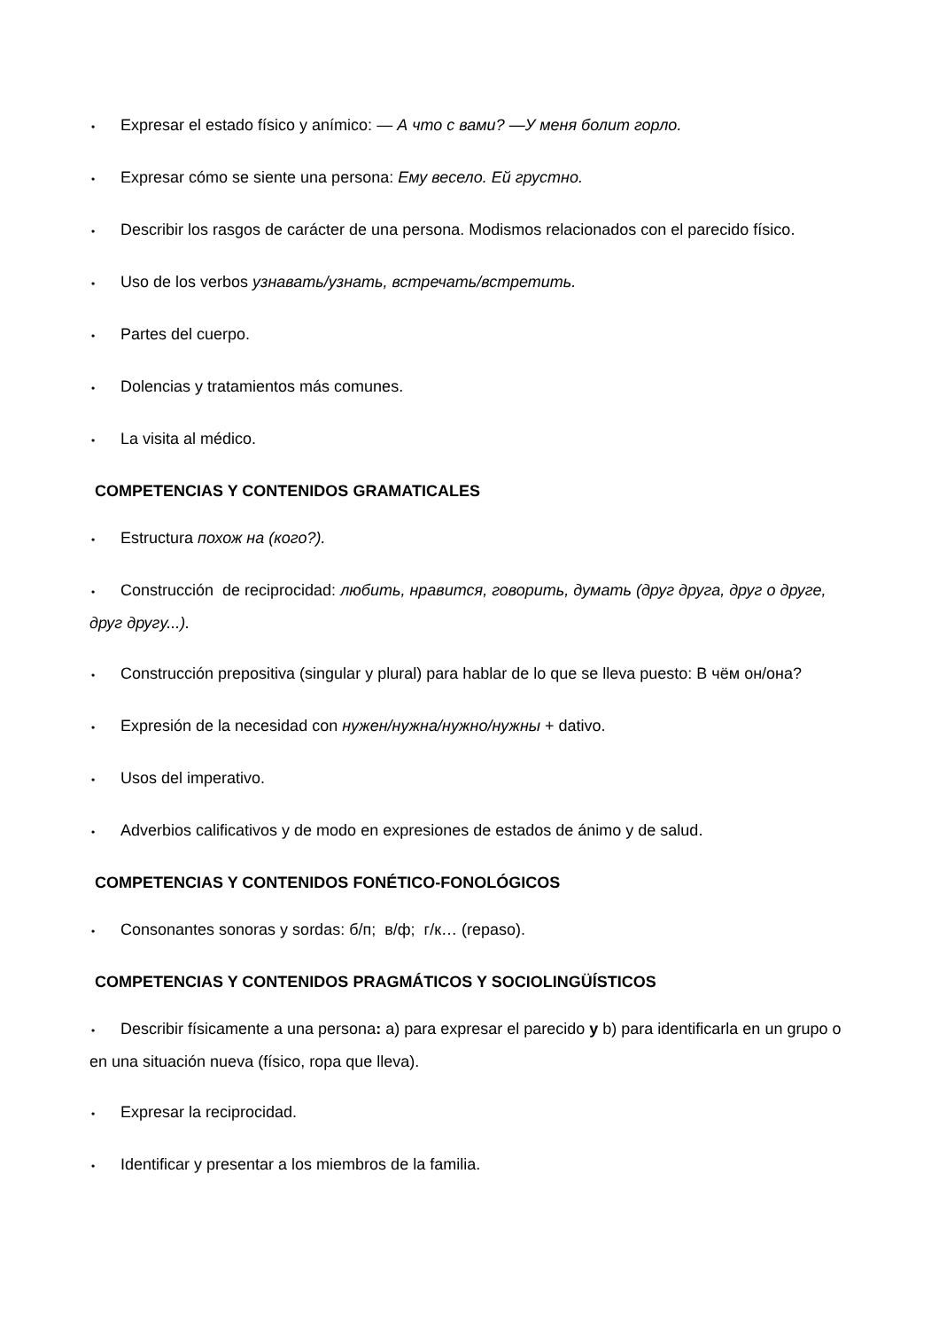• Expresar el estado físico y anímico: — А что с вами? —У меня болит горло.
• Expresar cómo se siente una persona: Ему весело. Ей грустно.
• Describir los rasgos de carácter de una persona. Modismos relacionados con el parecido físico.
• Uso de los verbos узнавать/узнать, встречать/встретить.
• Partes del cuerpo.
• Dolencias y tratamientos más comunes.
• La visita al médico.
COMPETENCIAS Y CONTENIDOS GRAMATICALES
• Estructura похож на (кого?).
• Construcción de reciprocidad: любить, нравится, говорить, думать (друг друга, друг о друге, друг другу...).
• Construcción prepositiva (singular y plural) para hablar de lo que se lleva puesto: В чём он/она?
• Expresión de la necesidad con нужен/нужна/нужно/нужны + dativo.
• Usos del imperativo.
• Adverbios calificativos y de modo en expresiones de estados de ánimo y de salud.
COMPETENCIAS Y CONTENIDOS FONÉTICO-FONOLÓGICOS
• Consonantes sonoras y sordas: б/п; в/ф; г/к… (repaso).
COMPETENCIAS Y CONTENIDOS PRAGMÁTICOS Y SOCIOLINGÜÍSTICOS
• Describir físicamente a una persona: a) para expresar el parecido y b) para identificarla en un grupo o en una situación nueva (físico, ropa que lleva).
• Expresar la reciprocidad.
• Identificar y presentar a los miembros de la familia.